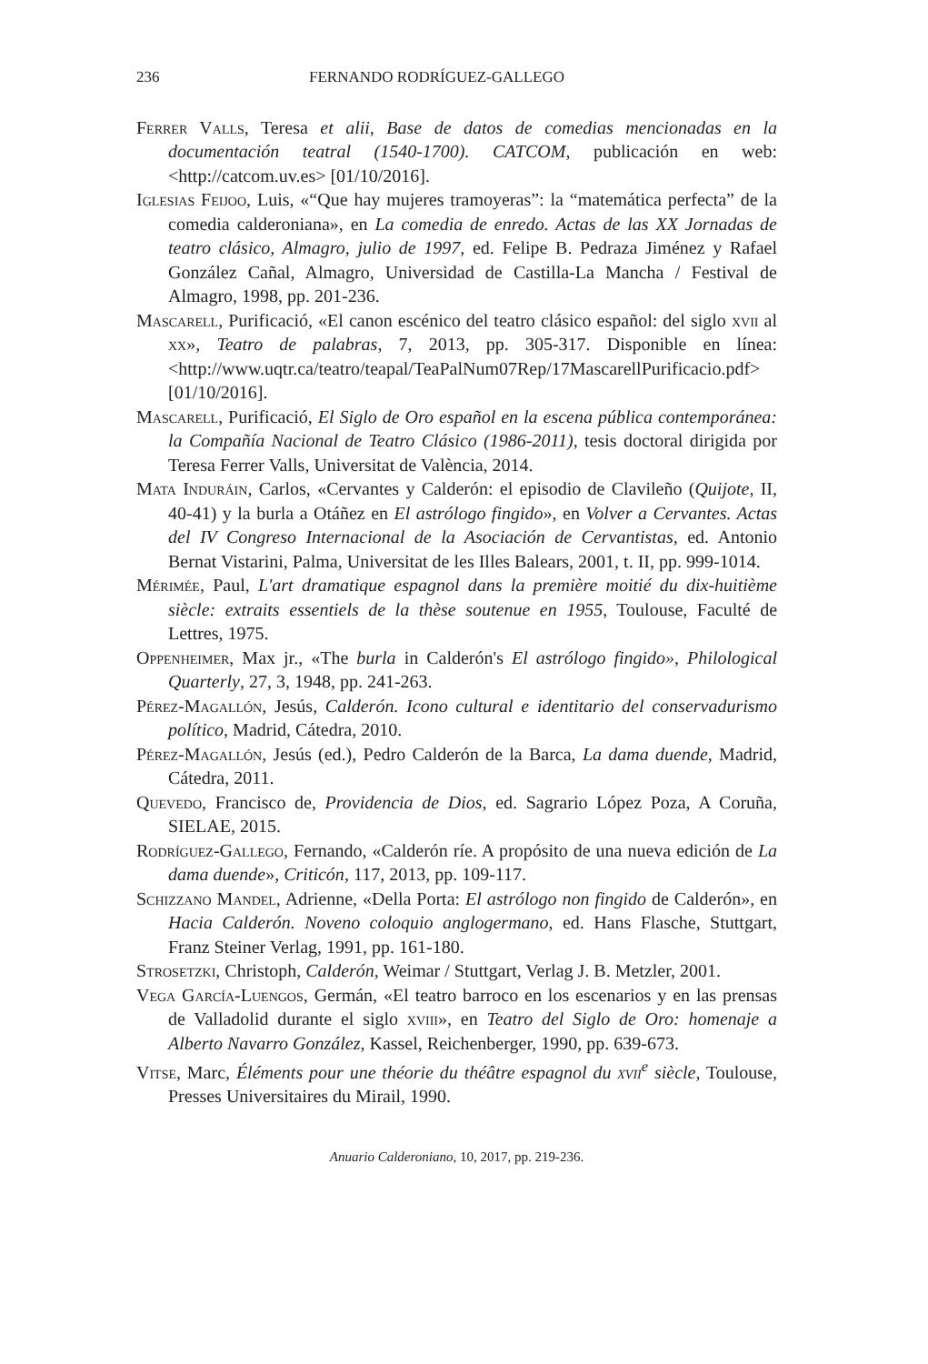236 FERNANDO RODRÍGUEZ-GALLEGO
Ferrer Valls, Teresa et alii, Base de datos de comedias mencionadas en la documentación teatral (1540-1700). CATCOM, publicación en web: <http://catcom.uv.es> [01/10/2016].
Iglesias Feijoo, Luis, «“Que hay mujeres tramoyeras”: la “matemática perfecta” de la comedia calderoniana», en La comedia de enredo. Actas de las XX Jornadas de teatro clásico, Almagro, julio de 1997, ed. Felipe B. Pedraza Jiménez y Rafael González Cañal, Almagro, Universidad de Castilla-La Mancha / Festival de Almagro, 1998, pp. 201-236.
Mascarell, Purificació, «El canon escénico del teatro clásico español: del siglo xvii al xx», Teatro de palabras, 7, 2013, pp. 305-317. Disponible en línea: <http://www.uqtr.ca/teatro/teapal/TeaPalNum07Rep/17MascarellPurificacio.pdf> [01/10/2016].
Mascarell, Purificació, El Siglo de Oro español en la escena pública contemporánea: la Compañía Nacional de Teatro Clásico (1986-2011), tesis doctoral dirigida por Teresa Ferrer Valls, Universitat de València, 2014.
Mata Induráin, Carlos, «Cervantes y Calderón: el episodio de Clavileño (Quijote, II, 40-41) y la burla a Otáñez en El astrólogo fingido», en Volver a Cervantes. Actas del IV Congreso Internacional de la Asociación de Cervantistas, ed. Antonio Bernat Vistarini, Palma, Universitat de les Illes Balears, 2001, t. II, pp. 999-1014.
Mérimée, Paul, L'art dramatique espagnol dans la première moitié du dix-huitième siècle: extraits essentiels de la thèse soutenue en 1955, Toulouse, Faculté de Lettres, 1975.
Oppenheimer, Max jr., «The burla in Calderón's El astrólogo fingido», Philological Quarterly, 27, 3, 1948, pp. 241-263.
Pérez-Magallón, Jesús, Calderón. Icono cultural e identitario del conservadurismo político, Madrid, Cátedra, 2010.
Pérez-Magallón, Jesús (ed.), Pedro Calderón de la Barca, La dama duende, Madrid, Cátedra, 2011.
Quevedo, Francisco de, Providencia de Dios, ed. Sagrario López Poza, A Coruña, SIELAE, 2015.
Rodríguez-Gallego, Fernando, «Calderón ríe. A propósito de una nueva edición de La dama duende», Criticón, 117, 2013, pp. 109-117.
Schizzano Mandel, Adrienne, «Della Porta: El astrólogo non fingido de Calderón», en Hacia Calderón. Noveno coloquio anglogermano, ed. Hans Flasche, Stuttgart, Franz Steiner Verlag, 1991, pp. 161-180.
Strosetzki, Christoph, Calderón, Weimar / Stuttgart, Verlag J. B. Metzler, 2001.
Vega García-Luengos, Germán, «El teatro barroco en los escenarios y en las prensas de Valladolid durante el siglo xviii», en Teatro del Siglo de Oro: homenaje a Alberto Navarro González, Kassel, Reichenberger, 1990, pp. 639-673.
Vitse, Marc, Éléments pour une théorie du théâtre espagnol du xvii<sup>e</sup> siècle, Toulouse, Presses Universitaires du Mirail, 1990.
Anuario Calderoniano, 10, 2017, pp. 219-236.